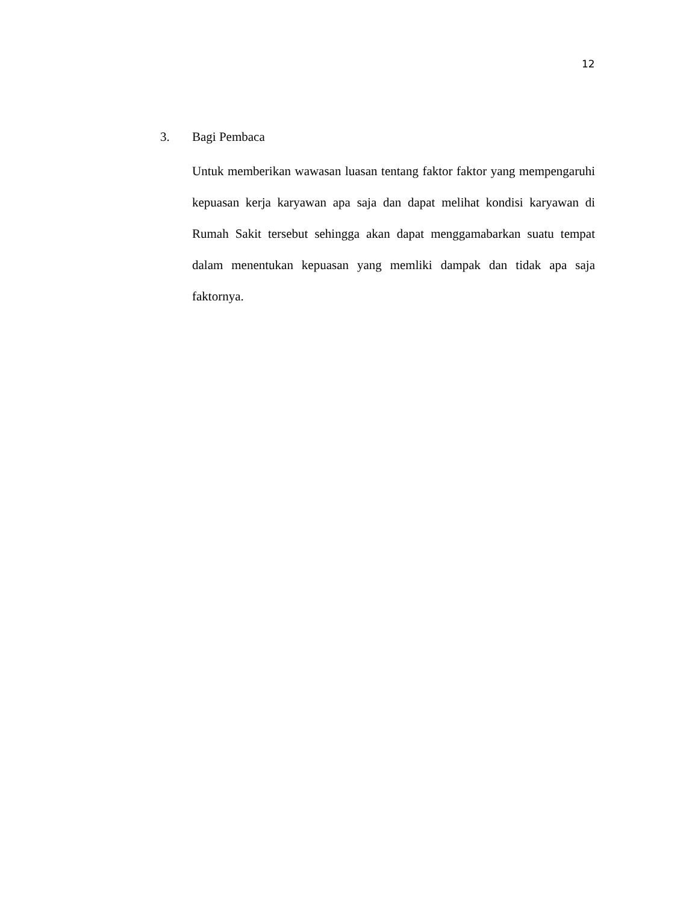12
3. Bagi Pembaca
Untuk memberikan wawasan luasan tentang faktor faktor yang mempengaruhi kepuasan kerja karyawan apa saja dan dapat melihat kondisi karyawan di Rumah Sakit tersebut sehingga akan dapat menggamabarkan suatu tempat dalam menentukan kepuasan yang memliki dampak dan tidak apa saja faktornya.